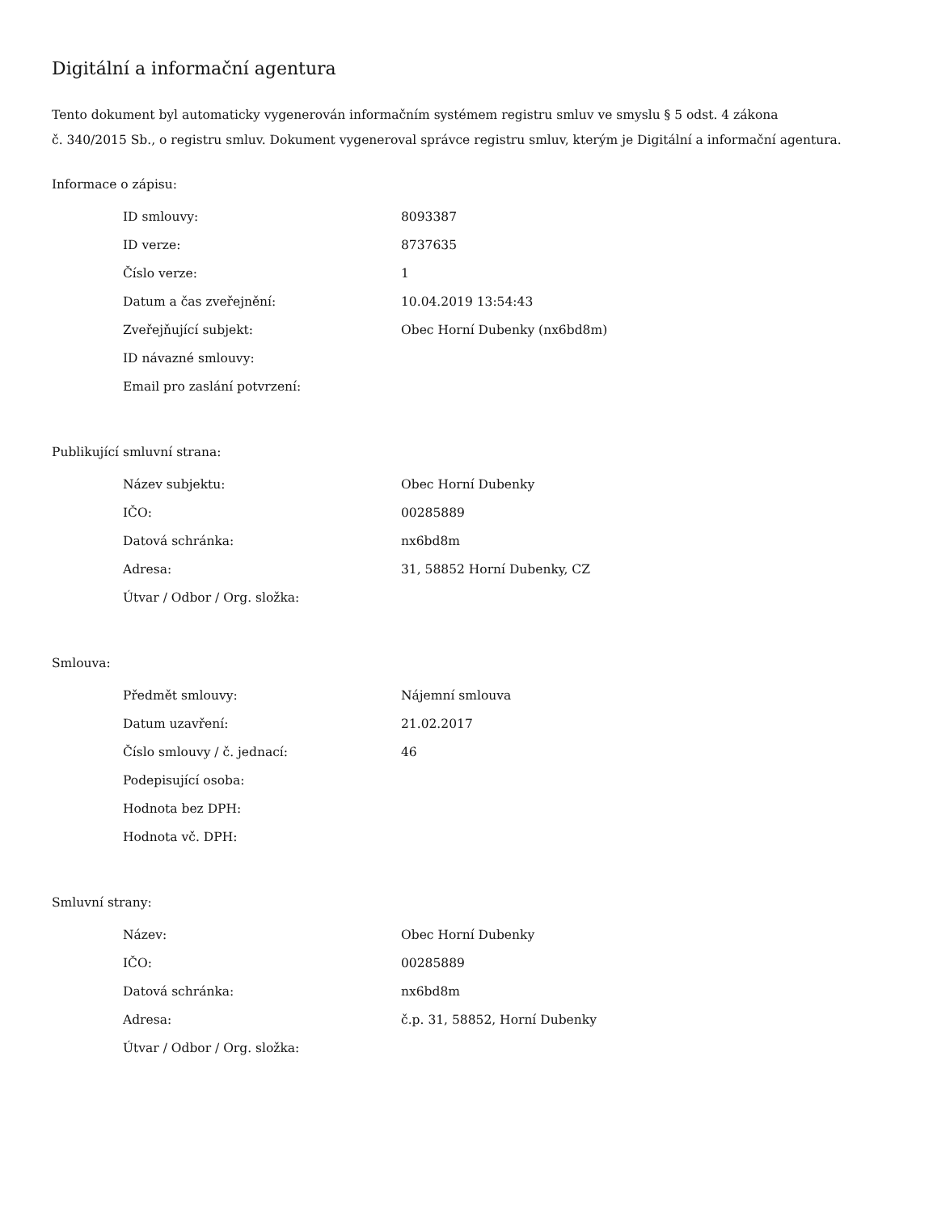Digitální a informační agentura
Tento dokument byl automaticky vygenerován informačním systémem registru smluv ve smyslu § 5 odst. 4 zákona
č. 340/2015 Sb., o registru smluv. Dokument vygeneroval správce registru smluv, kterým je Digitální a informační agentura.
Informace o zápisu:
| ID smlouvy: | 8093387 |
| ID verze: | 8737635 |
| Číslo verze: | 1 |
| Datum a čas zveřejnění: | 10.04.2019 13:54:43 |
| Zveřejňující subjekt: | Obec Horní Dubenky (nx6bd8m) |
| ID návazné smlouvy: | |
| Email pro zaslání potvrzení: | |
Publikující smluvní strana:
| Název subjektu: | Obec Horní Dubenky |
| IČO: | 00285889 |
| Datová schránka: | nx6bd8m |
| Adresa: | 31, 58852 Horní Dubenky, CZ |
| Útvar / Odbor / Org. složka: | |
Smlouva:
| Předmět smlouvy: | Nájemní smlouva |
| Datum uzavření: | 21.02.2017 |
| Číslo smlouvy / č. jednací: | 46 |
| Podepisující osoba: | |
| Hodnota bez DPH: | |
| Hodnota vč. DPH: | |
Smluvní strany:
| Název: | Obec Horní Dubenky |
| IČO: | 00285889 |
| Datová schránka: | nx6bd8m |
| Adresa: | č.p. 31, 58852, Horní Dubenky |
| Útvar / Odbor / Org. složka: | |